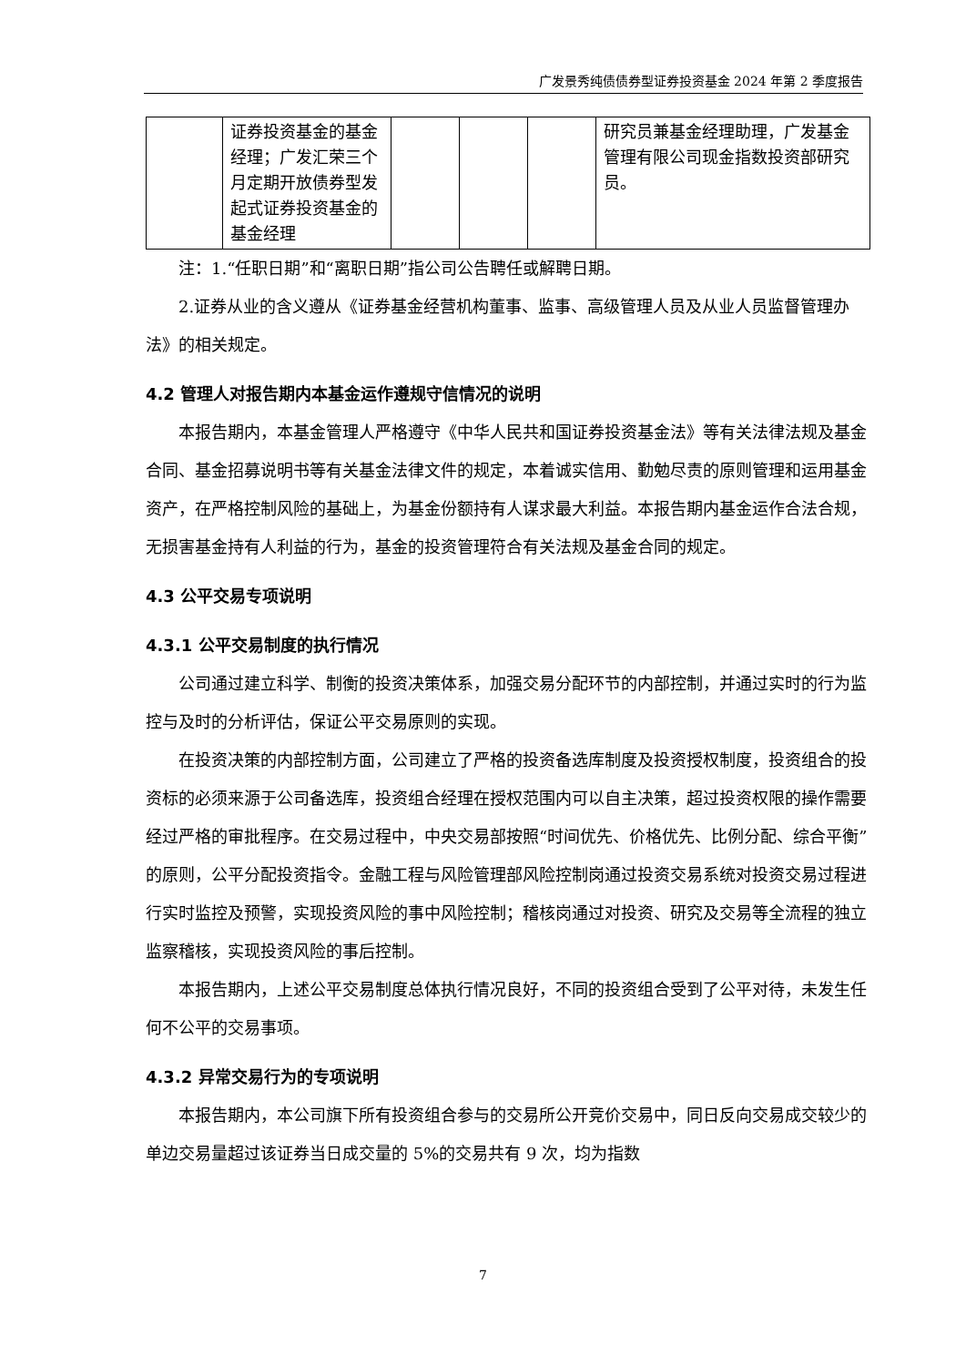广发景秀纯债债券型证券投资基金 2024 年第 2 季度报告
| | 证券投资基金的基金经理；广发汇荣三个月定期开放债券型发起式证券投资基金的基金经理 | | | | 研究员兼基金经理助理，广发基金管理有限公司现金指数投资部研究员。 |
注：1.“任职日期”和“离职日期”指公司公告聘任或解聘日期。
2.证券从业的含义遵从《证券基金经营机构董事、监事、高级管理人员及从业人员监督管理办法》的相关规定。
4.2 管理人对报告期内本基金运作遵规守信情况的说明
本报告期内，本基金管理人严格遵守《中华人民共和国证券投资基金法》等有关法律法规及基金合同、基金招募说明书等有关基金法律文件的规定，本着诚实信用、勤勉尽责的原则管理和运用基金资产，在严格控制风险的基础上，为基金份额持有人谋求最大利益。本报告期内基金运作合法合规，无损害基金持有人利益的行为，基金的投资管理符合有关法规及基金合同的规定。
4.3 公平交易专项说明
4.3.1 公平交易制度的执行情况
公司通过建立科学、制衡的投资决策体系，加强交易分配环节的内部控制，并通过实时的行为监控与及时的分析评估，保证公平交易原则的实现。
在投资决策的内部控制方面，公司建立了严格的投资备选库制度及投资授权制度，投资组合的投资标的必须来源于公司备选库，投资组合经理在授权范围内可以自主决策，超过投资权限的操作需要经过严格的审批程序。在交易过程中，中央交易部按照“时间优先、价格优先、比例分配、综合平衡”的原则，公平分配投资指令。金融工程与风险管理部风险控制岗通过投资交易系统对投资交易过程进行实时监控及预警，实现投资风险的事中风险控制；稽核岗通过对投资、研究及交易等全流程的独立监察稽核，实现投资风险的事后控制。
本报告期内，上述公平交易制度总体执行情况良好，不同的投资组合受到了公平对待，未发生任何不公平的交易事项。
4.3.2 异常交易行为的专项说明
本报告期内，本公司旗下所有投资组合参与的交易所公开竞价交易中，同日反向交易成交较少的单边交易量超过该证券当日成交量的 5%的交易共有 9 次，均为指数
7